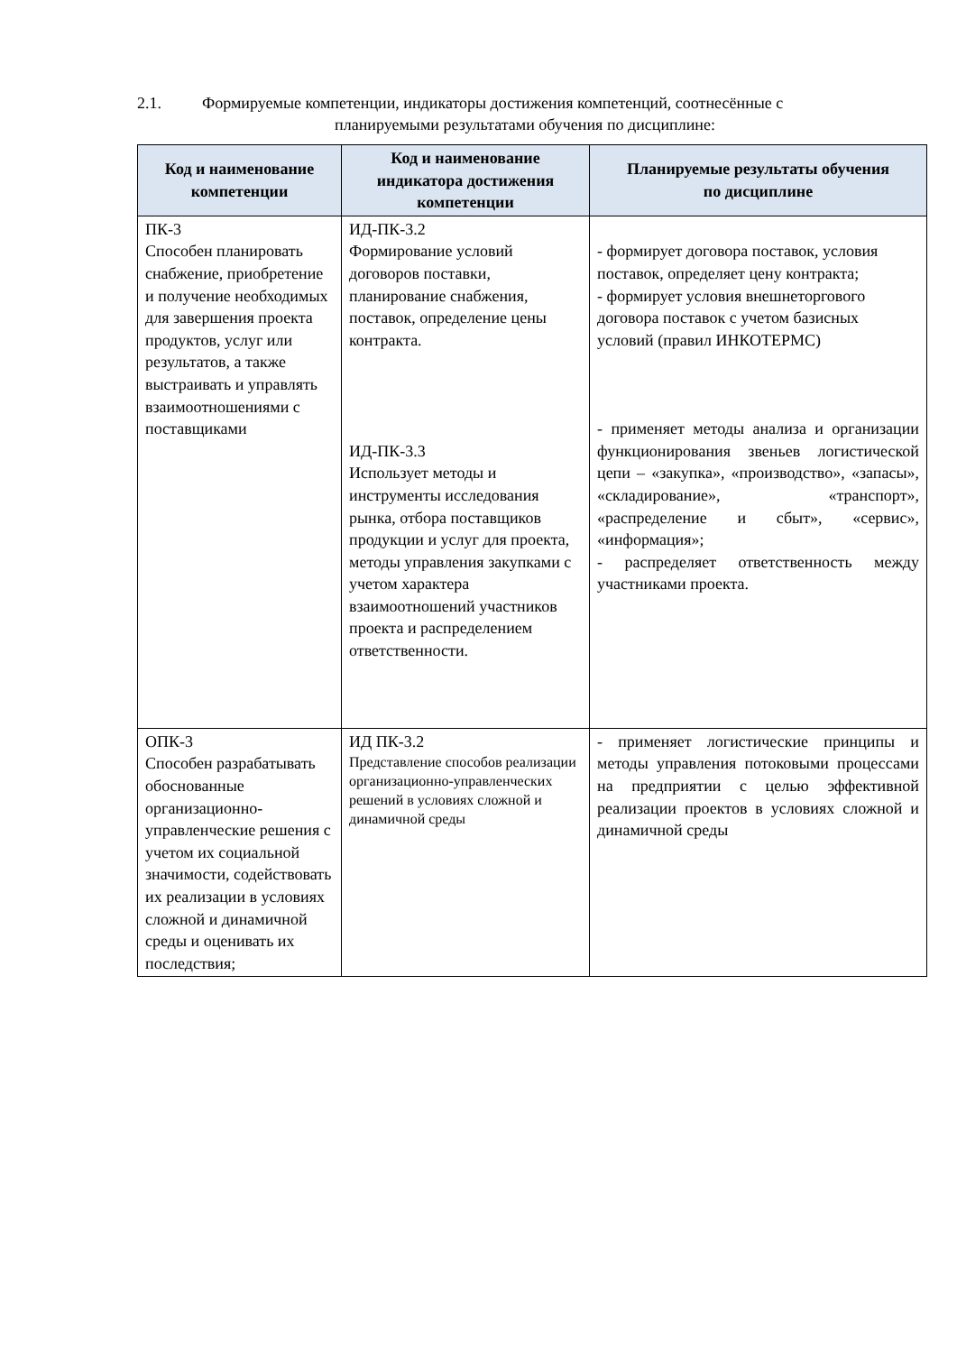2.1. Формируемые компетенции, индикаторы достижения компетенций, соотнесённые с
планируемыми результатами обучения по дисциплине:
| Код и наименование компетенции | Код и наименование индикатора достижения компетенции | Планируемые результаты обучения по дисциплине |
| --- | --- | --- |
| ПК-3 Способен планировать снабжение, приобретение и получение необходимых для завершения проекта продуктов, услуг или результатов, а также выстраивать и управлять взаимоотношениями с поставщиками | ИД-ПК-3.2 Формирование условий договоров поставки, планирование снабжения, поставок, определение цены контракта. ИД-ПК-3.3 Использует методы и инструменты исследования рынка, отбора поставщиков продукции и услуг для проекта, методы управления закупками с учетом характера взаимоотношений участников проекта и распределением ответственности. | - формирует договора поставок, условия поставок, определяет цену контракта; - формирует условия внешнеторгового договора поставок с учетом базисных условий (правил ИНКОТЕРМС) - применяет методы анализа и организации функционирования звеньев логистической цепи – «закупка», «производство», «запасы», «складирование», «транспорт», «распределение и сбыт», «сервис», «информация»; - распределяет ответственность между участниками проекта. |
| ОПК-3 Способен разрабатывать обоснованные организационно-управленческие решения с учетом их социальной значимости, содействовать их реализации в условиях сложной и динамичной среды и оценивать их последствия; | ИД ПК-3.2 Представление способов реализации организационно-управленческих решений в условиях сложной и динамичной среды | - применяет логистические принципы и методы управления потоковыми процессами на предприятии с целью эффективной реализации проектов в условиях сложной и динамичной среды |